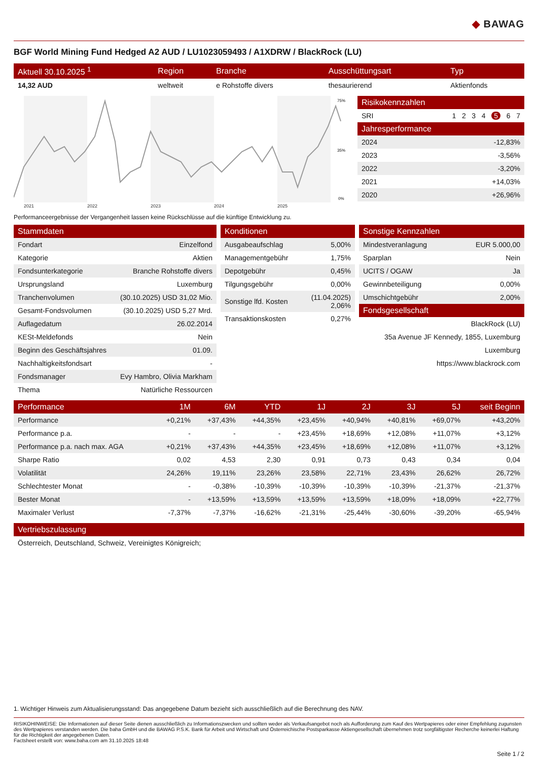◆ BAWAG
BGF World Mining Fund Hedged A2 AUD / LU1023059493 / A1XDRW / BlackRock (LU)
| Aktuell 30.10.2025 <sup>1</sup> | Region | Branche | Ausschüttungsart | Typ |
| --- | --- | --- | --- | --- |
| 14,32 AUD | weltweit | e Rohstoffe divers | thesaurierend | Aktienfonds |
2021
2022
2023
2024
2025
75%
35%
0%
Performanceergebnisse der Vergangenheit lassen keine Rückschlüsse auf die künftige Entwicklung zu.
| Risikokennzahlen | |
| --- | --- |
| SRI | 1 2 3 4 5 6 7 |
| Jahresperformance | |
| --- | --- |
| 2024 | -12,83% |
| 2023 | -3,56% |
| 2022 | -3,20% |
| 2021 | +14,03% |
| 2020 | +26,96% |
| Stammdaten | |
| --- | --- |
| Fondart | Einzelfond |
| Kategorie | Aktien |
| Fondsunterkategorie | Branche Rohstoffe divers |
| Ursprungsland | Luxemburg |
| Tranchenvolumen | (30.10.2025) USD 31,02 Mio. |
| Gesamt-Fondsvolumen | (30.10.2025) USD 5,27 Mrd. |
| Auflagedatum | 26.02.2014 |
| KESt-Meldefonds | Nein |
| Beginn des Geschäftsjahres | 01.09. |
| Nachhaltigkeitsfondsart | - |
| Fondsmanager | Evy Hambro, Olivia Markham |
| Thema | Natürliche Ressourcen |
| Konditionen | |
| --- | --- |
| Ausgabeaufschlag | 5,00% |
| Managementgebühr | 1,75% |
| Depotgebühr | 0,45% |
| Tilgungsgebühr | 0,00% |
| Sonstige lfd. Kosten | (11.04.2025) 2,06% |
| Transaktionskosten | 0,27% |
| Sonstige Kennzahlen | |
| --- | --- |
| Mindestveranlagung | EUR 5.000,00 |
| Sparplan | Nein |
| UCITS / OGAW | Ja |
| Gewinnbeteiligung | 0,00% |
| Umschichtgebühr | 2,00% |
| Fondsgesellschaft |
| --- |
| BlackRock (LU) |
| 35a Avenue JF Kennedy, 1855, Luxemburg |
| Luxemburg |
| https://www.blackrock.com |
| Performance | 1M | 6M | YTD | 1J | 2J | 3J | 5J | seit Beginn |
| --- | --- | --- | --- | --- | --- | --- | --- | --- |
| Performance | +0,21% | +37,43% | +44,35% | +23,45% | +40,94% | +40,81% | +69,07% | +43,20% |
| Performance p.a. | - | - | - | +23,45% | +18,69% | +12,08% | +11,07% | +3,12% |
| Performance p.a. nach max. AGA | +0,21% | +37,43% | +44,35% | +23,45% | +18,69% | +12,08% | +11,07% | +3,12% |
| Sharpe Ratio | 0,02 | 4,53 | 2,30 | 0,91 | 0,73 | 0,43 | 0,34 | 0,04 |
| Volatilität | 24,26% | 19,11% | 23,26% | 23,58% | 22,71% | 23,43% | 26,62% | 26,72% |
| Schlechtester Monat | - | -0,38% | -10,39% | -10,39% | -10,39% | -10,39% | -21,37% | -21,37% |
| Bester Monat | - | +13,59% | +13,59% | +13,59% | +13,59% | +18,09% | +18,09% | +22,77% |
| Maximaler Verlust | -7,37% | -7,37% | -16,62% | -21,31% | -25,44% | -30,60% | -39,20% | -65,94% |
| Vertriebszulassung |
| --- |
| Österreich, Deutschland, Schweiz, Vereinigtes Königreich; |
1. Wichtiger Hinweis zum Aktualisierungsstand: Das angegebene Datum bezieht sich ausschließlich auf die Berechnung des NAV.
RISIKOHINWEISE: Die Informationen auf dieser Seite dienen ausschließlich zu Informationszwecken und sollten weder als Verkaufsangebot noch als Aufforderung zum Kauf des Wertpapieres oder einer Empfehlung zugunsten des Wertpapieres verstanden werden. Die baha GmbH und die BAWAG P.S.K. Bank für Arbeit und Wirtschaft und Österreichische Postsparkasse Aktiengesellschaft übernehmen trotz sorgfältigster Recherche keinerlei Haftung für die Richtigkeit der angegebenen Daten.
Factsheet erstellt von: www.baha.com am 31.10.2025 18:48
Seite 1 / 2